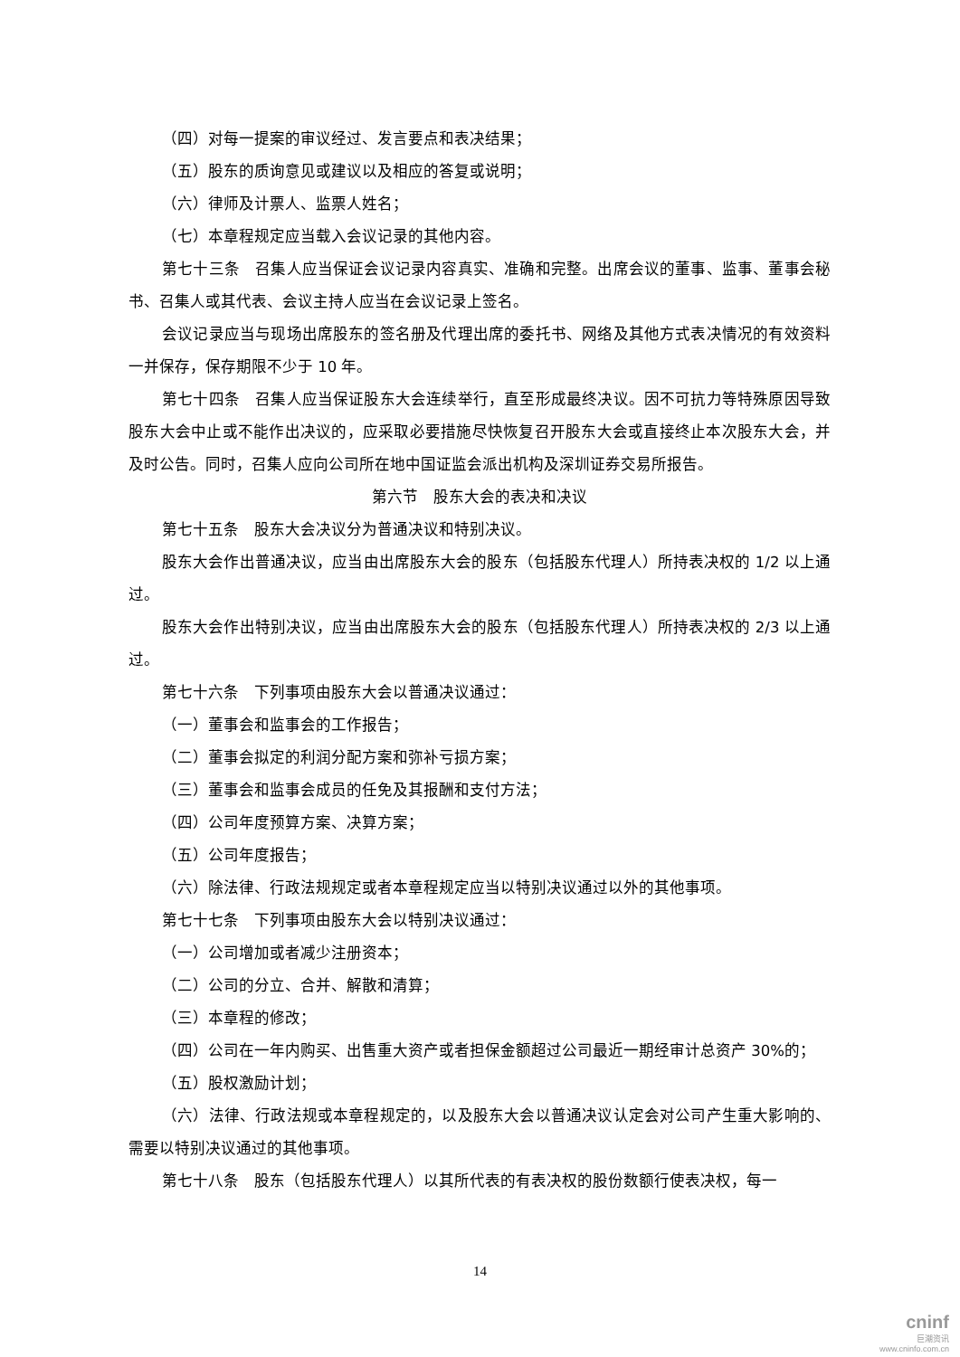（四）对每一提案的审议经过、发言要点和表决结果；
（五）股东的质询意见或建议以及相应的答复或说明；
（六）律师及计票人、监票人姓名；
（七）本章程规定应当载入会议记录的其他内容。
第七十三条　召集人应当保证会议记录内容真实、准确和完整。出席会议的董事、监事、董事会秘书、召集人或其代表、会议主持人应当在会议记录上签名。
会议记录应当与现场出席股东的签名册及代理出席的委托书、网络及其他方式表决情况的有效资料一并保存，保存期限不少于 10 年。
第七十四条　召集人应当保证股东大会连续举行，直至形成最终决议。因不可抗力等特殊原因导致股东大会中止或不能作出决议的，应采取必要措施尽快恢复召开股东大会或直接终止本次股东大会，并及时公告。同时，召集人应向公司所在地中国证监会派出机构及深圳证券交易所报告。
第六节　股东大会的表决和决议
第七十五条　股东大会决议分为普通决议和特别决议。
股东大会作出普通决议，应当由出席股东大会的股东（包括股东代理人）所持表决权的 1/2 以上通过。
股东大会作出特别决议，应当由出席股东大会的股东（包括股东代理人）所持表决权的 2/3 以上通过。
第七十六条　下列事项由股东大会以普通决议通过：
（一）董事会和监事会的工作报告；
（二）董事会拟定的利润分配方案和弥补亏损方案；
（三）董事会和监事会成员的任免及其报酬和支付方法；
（四）公司年度预算方案、决算方案；
（五）公司年度报告；
（六）除法律、行政法规规定或者本章程规定应当以特别决议通过以外的其他事项。
第七十七条　下列事项由股东大会以特别决议通过：
（一）公司增加或者减少注册资本；
（二）公司的分立、合并、解散和清算；
（三）本章程的修改；
（四）公司在一年内购买、出售重大资产或者担保金额超过公司最近一期经审计总资产 30%的；
（五）股权激励计划；
（六）法律、行政法规或本章程规定的，以及股东大会以普通决议认定会对公司产生重大影响的、需要以特别决议通过的其他事项。
第七十八条　股东（包括股东代理人）以其所代表的有表决权的股份数额行使表决权，每一
14
cninf
巨潮资讯
www.cninfo.com.cn